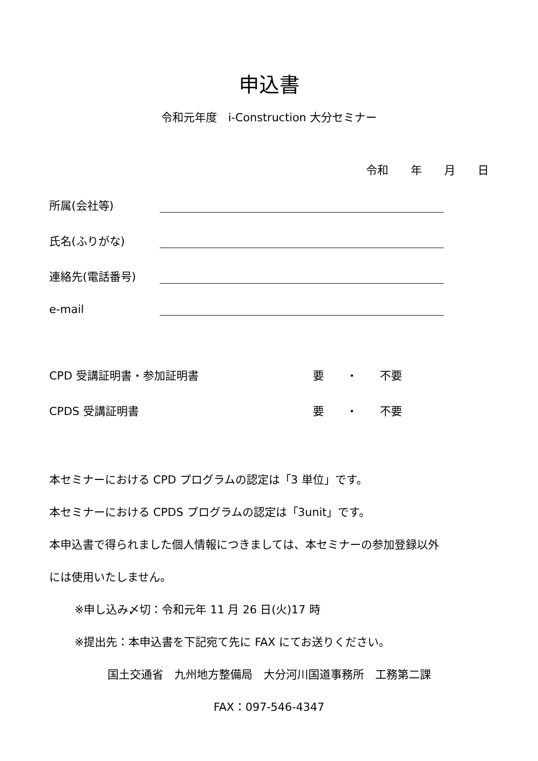申込書
令和元年度　i-Construction 大分セミナー
令和　　年　　月　　日
所属(会社等)
氏名(ふりがな)
連絡先(電話番号)
e-mail
CPD 受講証明書・参加証明書 要　　・　　不要
CPDS 受講証明書 要　　・　　不要
本セミナーにおける CPD プログラムの認定は「3 単位」です。
本セミナーにおける CPDS プログラムの認定は「3unit」です。
本申込書で得られました個人情報につきましては、本セミナーの参加登録以外
には使用いたしません。
※申し込み〆切：令和元年 11 月 26 日(火)17 時
※提出先：本申込書を下記宛て先に FAX にてお送りください。
国土交通省　九州地方整備局　大分河川国道事務所　工務第二課
FAX：097-546-4347